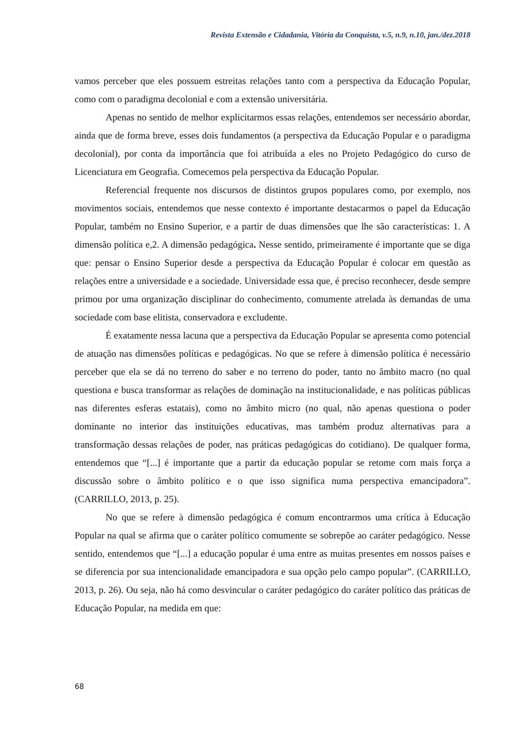Revista Extensão e Cidadania, Vitória da Conquista, v.5, n.9, n.10, jan./dez.2018
vamos perceber que eles possuem estreitas relações tanto com a perspectiva da Educação Popular, como com o paradigma decolonial e com a extensão universitária.
Apenas no sentido de melhor explicitarmos essas relações, entendemos ser necessário abordar, ainda que de forma breve, esses dois fundamentos (a perspectiva da Educação Popular e o paradigma decolonial), por conta da importância que foi atribuída a eles no Projeto Pedagógico do curso de Licenciatura em Geografia. Comecemos pela perspectiva da Educação Popular.
Referencial frequente nos discursos de distintos grupos populares como, por exemplo, nos movimentos sociais, entendemos que nesse contexto é importante destacarmos o papel da Educação Popular, também no Ensino Superior, e a partir de duas dimensões que lhe são características: 1. A dimensão política e,2. A dimensão pedagógica. Nesse sentido, primeiramente é importante que se diga que: pensar o Ensino Superior desde a perspectiva da Educação Popular é colocar em questão as relações entre a universidade e a sociedade. Universidade essa que, é preciso reconhecer, desde sempre primou por uma organização disciplinar do conhecimento, comumente atrelada às demandas de uma sociedade com base elitista, conservadora e excludente.
É exatamente nessa lacuna que a perspectiva da Educação Popular se apresenta como potencial de atuação nas dimensões políticas e pedagógicas. No que se refere à dimensão política é necessário perceber que ela se dá no terreno do saber e no terreno do poder, tanto no âmbito macro (no qual questiona e busca transformar as relações de dominação na institucionalidade, e nas políticas públicas nas diferentes esferas estatais), como no âmbito micro (no qual, não apenas questiona o poder dominante no interior das instituições educativas, mas também produz alternativas para a transformação dessas relações de poder, nas práticas pedagógicas do cotidiano). De qualquer forma, entendemos que “[...] é importante que a partir da educação popular se retome com mais força a discussão sobre o âmbito político e o que isso significa numa perspectiva emancipadora”. (CARRILLO, 2013, p. 25).
No que se refere à dimensão pedagógica é comum encontrarmos uma crítica à Educação Popular na qual se afirma que o caráter político comumente se sobrepõe ao caráter pedagógico. Nesse sentido, entendemos que “[...] a educação popular é uma entre as muitas presentes em nossos países e se diferencia por sua intencionalidade emancipadora e sua opção pelo campo popular”. (CARRILLO, 2013, p. 26). Ou seja, não há como desvincular o caráter pedagógico do caráter político das práticas de Educação Popular, na medida em que:
68